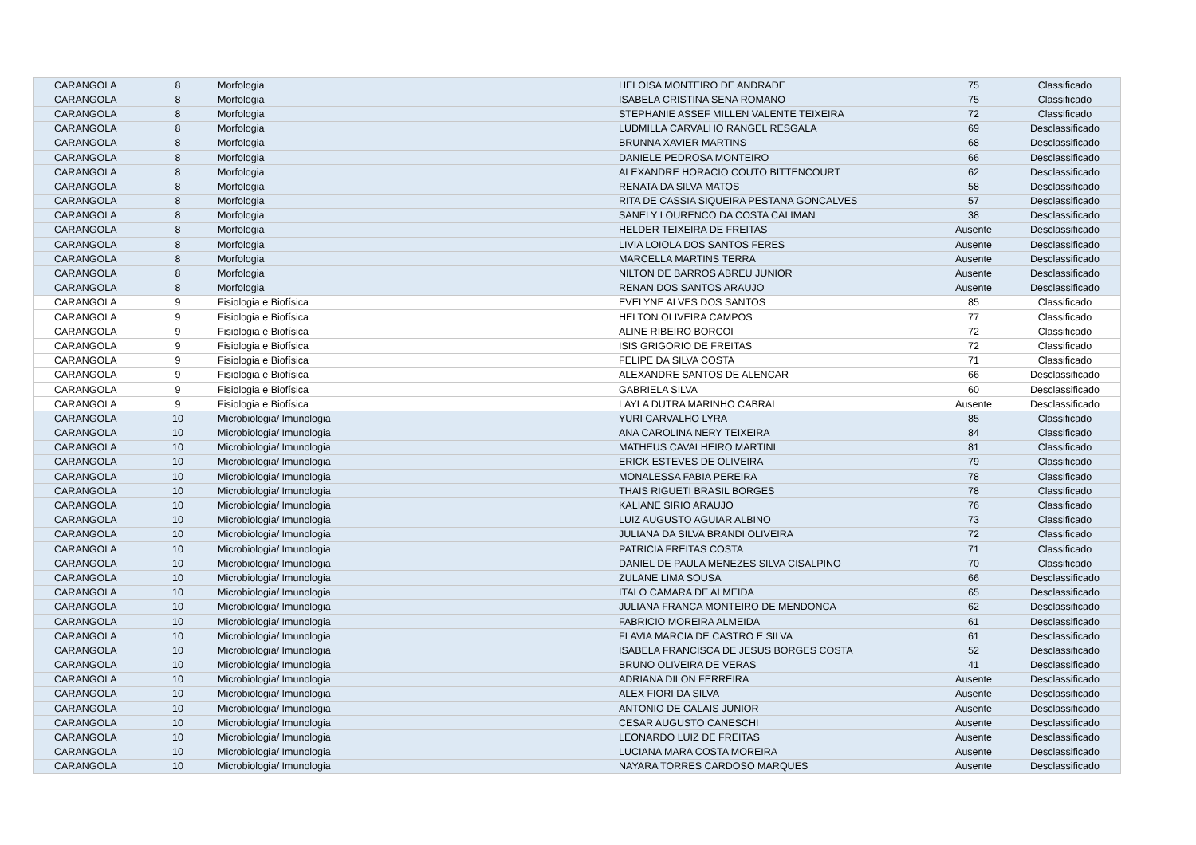| CARANGOLA | 8 | Morfologia | HELOISA MONTEIRO DE ANDRADE | 75 | Classificado |
| CARANGOLA | 8 | Morfologia | ISABELA CRISTINA SENA ROMANO | 75 | Classificado |
| CARANGOLA | 8 | Morfologia | STEPHANIE ASSEF MILLEN VALENTE TEIXEIRA | 72 | Classificado |
| CARANGOLA | 8 | Morfologia | LUDMILLA CARVALHO RANGEL RESGALA | 69 | Desclassificado |
| CARANGOLA | 8 | Morfologia | BRUNNA XAVIER MARTINS | 68 | Desclassificado |
| CARANGOLA | 8 | Morfologia | DANIELE PEDROSA MONTEIRO | 66 | Desclassificado |
| CARANGOLA | 8 | Morfologia | ALEXANDRE HORACIO COUTO BITTENCOURT | 62 | Desclassificado |
| CARANGOLA | 8 | Morfologia | RENATA DA SILVA MATOS | 58 | Desclassificado |
| CARANGOLA | 8 | Morfologia | RITA DE CASSIA SIQUEIRA PESTANA GONCALVES | 57 | Desclassificado |
| CARANGOLA | 8 | Morfologia | SANELY LOURENCO DA COSTA CALIMAN | 38 | Desclassificado |
| CARANGOLA | 8 | Morfologia | HELDER TEIXEIRA DE FREITAS | Ausente | Desclassificado |
| CARANGOLA | 8 | Morfologia | LIVIA LOIOLA DOS SANTOS FERES | Ausente | Desclassificado |
| CARANGOLA | 8 | Morfologia | MARCELLA MARTINS TERRA | Ausente | Desclassificado |
| CARANGOLA | 8 | Morfologia | NILTON DE BARROS ABREU JUNIOR | Ausente | Desclassificado |
| CARANGOLA | 8 | Morfologia | RENAN DOS SANTOS ARAUJO | Ausente | Desclassificado |
| CARANGOLA | 9 | Fisiologia e Biofísica | EVELYNE ALVES DOS SANTOS | 85 | Classificado |
| CARANGOLA | 9 | Fisiologia e Biofísica | HELTON OLIVEIRA CAMPOS | 77 | Classificado |
| CARANGOLA | 9 | Fisiologia e Biofísica | ALINE RIBEIRO BORCOI | 72 | Classificado |
| CARANGOLA | 9 | Fisiologia e Biofísica | ISIS GRIGORIO DE FREITAS | 72 | Classificado |
| CARANGOLA | 9 | Fisiologia e Biofísica | FELIPE DA SILVA COSTA | 71 | Classificado |
| CARANGOLA | 9 | Fisiologia e Biofísica | ALEXANDRE SANTOS DE ALENCAR | 66 | Desclassificado |
| CARANGOLA | 9 | Fisiologia e Biofísica | GABRIELA SILVA | 60 | Desclassificado |
| CARANGOLA | 9 | Fisiologia e Biofísica | LAYLA DUTRA MARINHO CABRAL | Ausente | Desclassificado |
| CARANGOLA | 10 | Microbiologia/ Imunologia | YURI CARVALHO LYRA | 85 | Classificado |
| CARANGOLA | 10 | Microbiologia/ Imunologia | ANA CAROLINA NERY TEIXEIRA | 84 | Classificado |
| CARANGOLA | 10 | Microbiologia/ Imunologia | MATHEUS CAVALHEIRO MARTINI | 81 | Classificado |
| CARANGOLA | 10 | Microbiologia/ Imunologia | ERICK ESTEVES DE OLIVEIRA | 79 | Classificado |
| CARANGOLA | 10 | Microbiologia/ Imunologia | MONALESSA FABIA PEREIRA | 78 | Classificado |
| CARANGOLA | 10 | Microbiologia/ Imunologia | THAIS RIGUETI BRASIL BORGES | 78 | Classificado |
| CARANGOLA | 10 | Microbiologia/ Imunologia | KALIANE SIRIO ARAUJO | 76 | Classificado |
| CARANGOLA | 10 | Microbiologia/ Imunologia | LUIZ AUGUSTO AGUIAR ALBINO | 73 | Classificado |
| CARANGOLA | 10 | Microbiologia/ Imunologia | JULIANA DA SILVA BRANDI OLIVEIRA | 72 | Classificado |
| CARANGOLA | 10 | Microbiologia/ Imunologia | PATRICIA FREITAS COSTA | 71 | Classificado |
| CARANGOLA | 10 | Microbiologia/ Imunologia | DANIEL DE PAULA MENEZES SILVA CISALPINO | 70 | Classificado |
| CARANGOLA | 10 | Microbiologia/ Imunologia | ZULANE LIMA SOUSA | 66 | Desclassificado |
| CARANGOLA | 10 | Microbiologia/ Imunologia | ITALO CAMARA DE ALMEIDA | 65 | Desclassificado |
| CARANGOLA | 10 | Microbiologia/ Imunologia | JULIANA FRANCA MONTEIRO DE MENDONCA | 62 | Desclassificado |
| CARANGOLA | 10 | Microbiologia/ Imunologia | FABRICIO MOREIRA ALMEIDA | 61 | Desclassificado |
| CARANGOLA | 10 | Microbiologia/ Imunologia | FLAVIA MARCIA DE CASTRO E SILVA | 61 | Desclassificado |
| CARANGOLA | 10 | Microbiologia/ Imunologia | ISABELA FRANCISCA DE JESUS BORGES COSTA | 52 | Desclassificado |
| CARANGOLA | 10 | Microbiologia/ Imunologia | BRUNO OLIVEIRA DE VERAS | 41 | Desclassificado |
| CARANGOLA | 10 | Microbiologia/ Imunologia | ADRIANA DILON FERREIRA | Ausente | Desclassificado |
| CARANGOLA | 10 | Microbiologia/ Imunologia | ALEX FIORI DA SILVA | Ausente | Desclassificado |
| CARANGOLA | 10 | Microbiologia/ Imunologia | ANTONIO DE CALAIS JUNIOR | Ausente | Desclassificado |
| CARANGOLA | 10 | Microbiologia/ Imunologia | CESAR AUGUSTO CANESCHI | Ausente | Desclassificado |
| CARANGOLA | 10 | Microbiologia/ Imunologia | LEONARDO LUIZ DE FREITAS | Ausente | Desclassificado |
| CARANGOLA | 10 | Microbiologia/ Imunologia | LUCIANA MARA COSTA MOREIRA | Ausente | Desclassificado |
| CARANGOLA | 10 | Microbiologia/ Imunologia | NAYARA TORRES CARDOSO MARQUES | Ausente | Desclassificado |